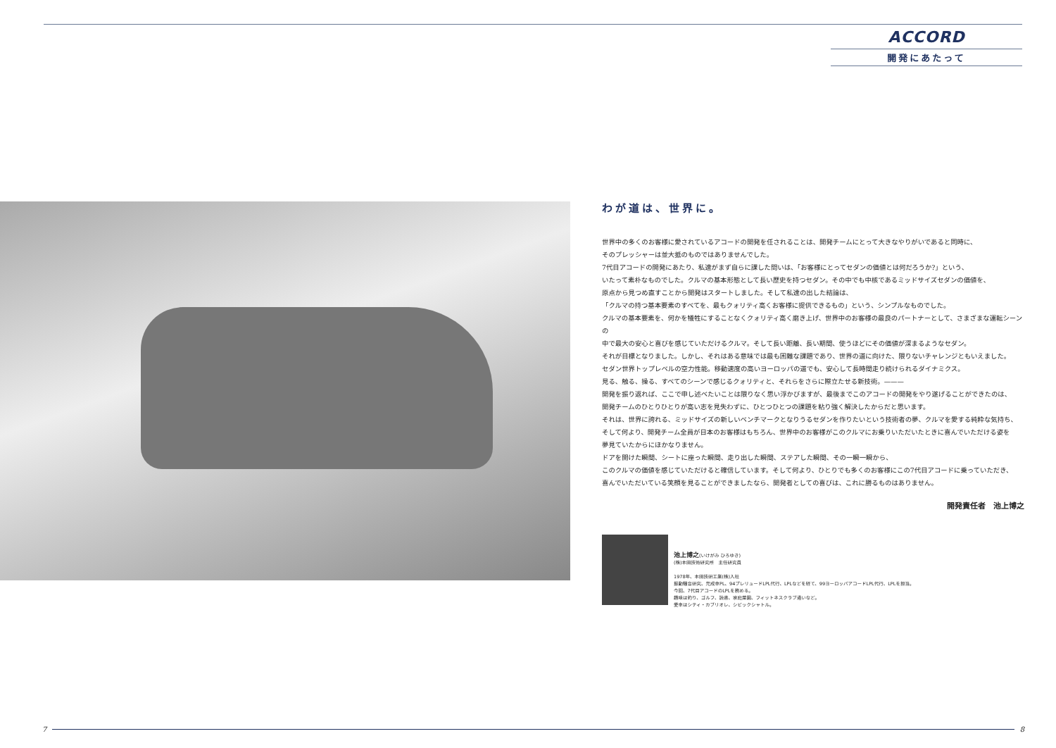ACCORD
開発にあたって
わが道は、世界に。
世界中の多くのお客様に愛されているアコードの開発を任されることは、開発チームにとって大きなやりがいであると同時に、
そのプレッシャーは並大抵のものではありませんでした。
7代目アコードの開発にあたり、私達がまず自らに課した問いは、「お客様にとってセダンの価値とは何だろうか?」という、
いたって素朴なものでした。クルマの基本形態として長い歴史を持つセダン。その中でも中核であるミッドサイズセダンの価値を、
原点から見つめ直すことから開発はスタートしました。そして私達の出した結論は、
「クルマの持つ基本要素のすべてを、最もクォリティ高くお客様に提供できるもの」という、シンプルなものでした。
クルマの基本要素を、何かを犠牲にすることなくクォリティ高く磨き上げ、世界中のお客様の最良のパートナーとして、さまざまな運転シーンの
中で最大の安心と喜びを感じていただけるクルマ。そして長い距離、長い期間、使うほどにその価値が深まるようなセダン。
それが目標となりました。しかし、それはある意味では最も困難な課題であり、世界の道に向けた、限りないチャレンジともいえました。
セダン世界トップレベルの空力性能。移動速度の高いヨーロッパの道でも、安心して長時間走り続けられるダイナミクス。
見る、触る、操る、すべてのシーンで感じるクォリティと、それらをさらに際立たせる新技術。———
開発を振り返れば、ここで申し述べたいことは限りなく思い浮かびますが、最後までこのアコードの開発をやり遂げることができたのは、
開発チームのひとりひとりが高い志を見失わずに、ひとつひとつの課題を粘り強く解決したからだと思います。
それは、世界に誇れる、ミッドサイズの新しいベンチマークとなりうるセダンを作りたいという技術者の夢、クルマを愛する純粋な気持ち、
そして何より、開発チーム全員が日本のお客様はもちろん、世界中のお客様がこのクルマにお乗りいただいたときに喜んでいただける姿を
夢見ていたからにほかなりません。
ドアを開けた瞬間、シートに座った瞬間、走り出した瞬間、ステアした瞬間、その一瞬一瞬から、
このクルマの価値を感じていただけると確信しています。そして何より、ひとりでも多くのお客様にこの7代目アコードに乗っていただき、
喜んでいただいている笑顔を見ることができましたなら、開発者としての喜びは、これに勝るものはありません。
開発責任者　池上博之
池上博之(いけがみ ひろゆき)
(株)本田技術研究所　主任研究員
1978年、本田技研工業(株)入社
振動騒音研究、完成車PL、94プレリュードLPL代行、LPLなどを経て、99ヨーロッパアコードLPL代行、LPLを担当。
今回、7代目アコードのLPLを務める。
趣味は釣り、ゴルフ、読書、家庭菜園、フィットネスクラブ通いなど。
愛車はシティ・カブリオレ、シビックシャトル。
7 8